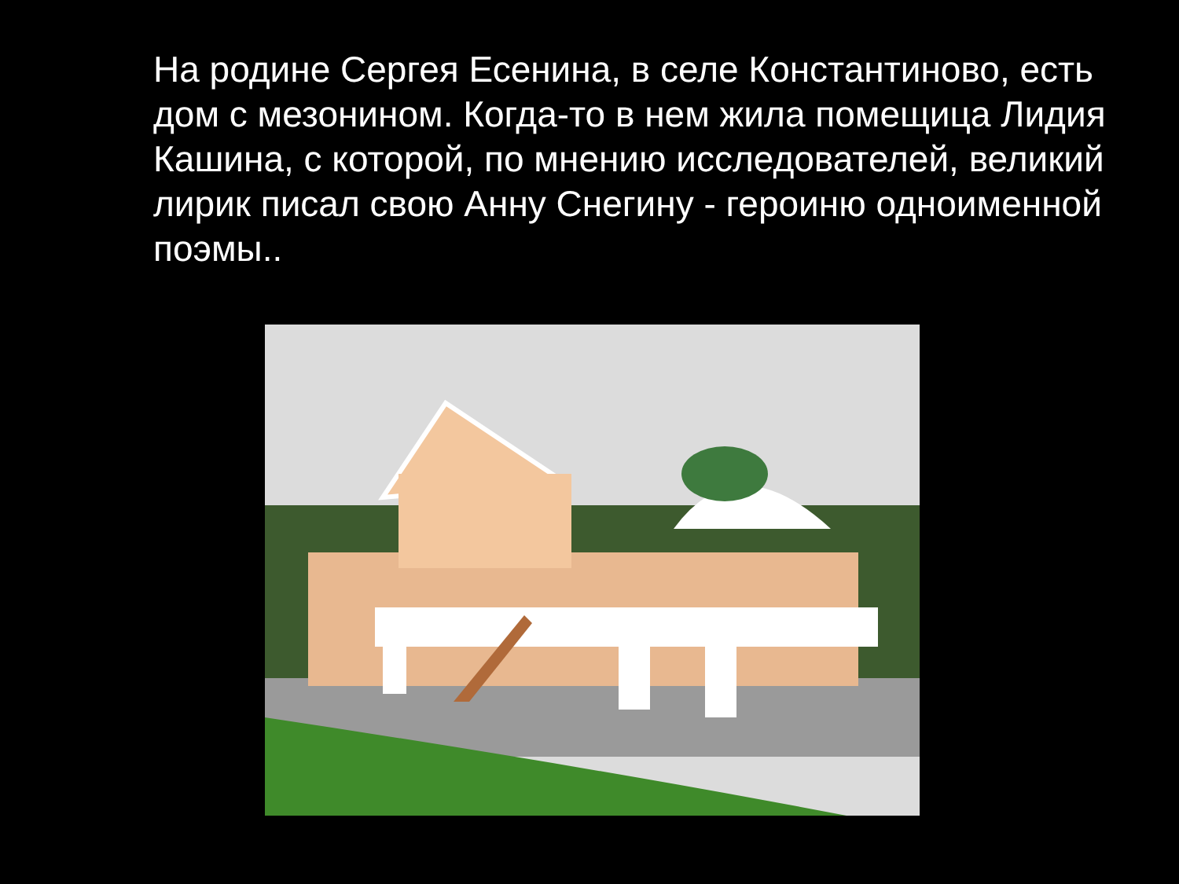На родине Сергея Есенина, в селе Константиново, есть дом с мезонином. Когда-то в нем жила помещица Лидия Кашина, с которой, по мнению исследователей, великий лирик писал свою Анну Снегину - героиню одноименной поэмы..